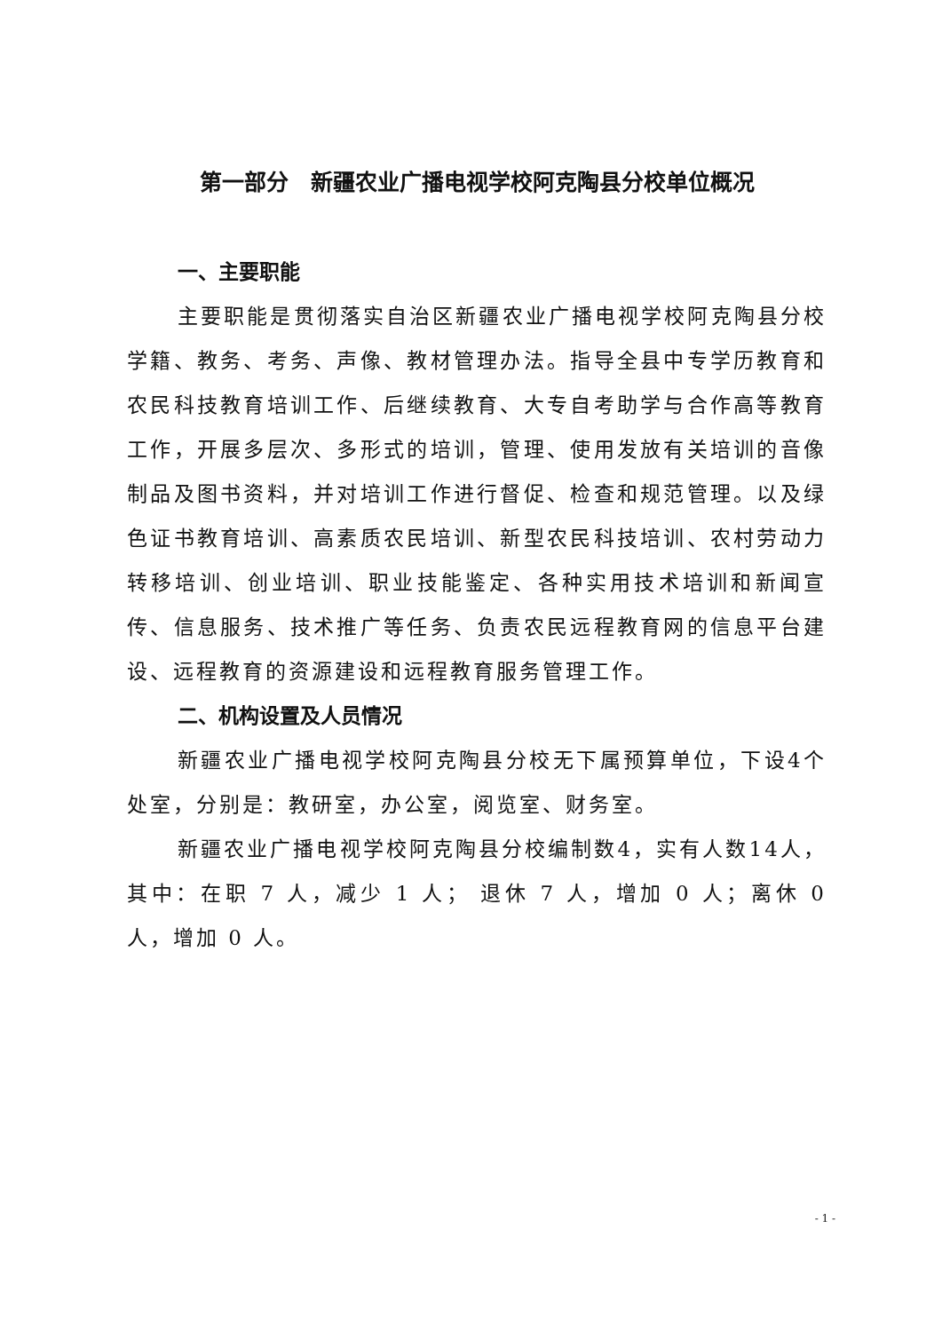第一部分　新疆农业广播电视学校阿克陶县分校单位概况
一、主要职能
主要职能是贯彻落实自治区新疆农业广播电视学校阿克陶县分校学籍、教务、考务、声像、教材管理办法。指导全县中专学历教育和农民科技教育培训工作、后继续教育、大专自考助学与合作高等教育工作，开展多层次、多形式的培训，管理、使用发放有关培训的音像制品及图书资料，并对培训工作进行督促、检查和规范管理。以及绿色证书教育培训、高素质农民培训、新型农民科技培训、农村劳动力转移培训、创业培训、职业技能鉴定、各种实用技术培训和新闻宣传、信息服务、技术推广等任务、负责农民远程教育网的信息平台建设、远程教育的资源建设和远程教育服务管理工作。
二、机构设置及人员情况
新疆农业广播电视学校阿克陶县分校无下属预算单位，下设4个处室，分别是：教研室，办公室，阅览室、财务室。
新疆农业广播电视学校阿克陶县分校编制数4，实有人数14人，其中：在职 7 人，减少 1 人； 退休 7 人，增加 0 人；离休 0 人，增加 0 人。
- 1 -